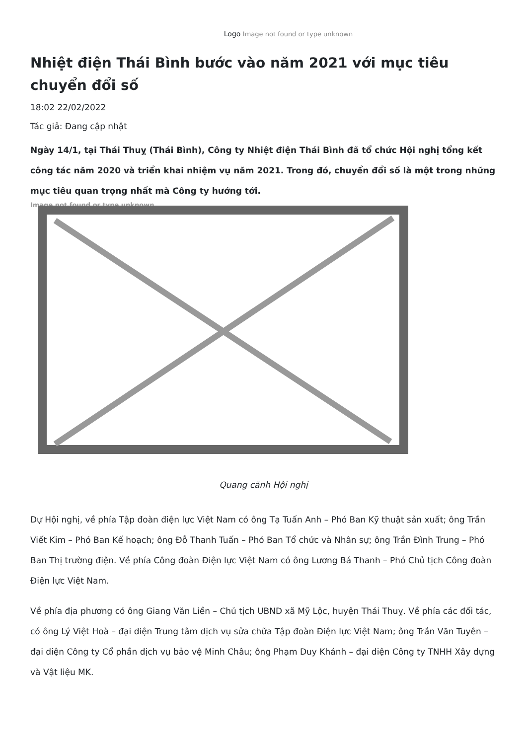Logo Image not found or type unknown
Nhiệt điện Thái Bình bước vào năm 2021 với mục tiêu chuyển đổi số
18:02 22/02/2022
Tác giả: Đang cập nhật
Ngày 14/1, tại Thái Thuỵ (Thái Bình), Công ty Nhiệt điện Thái Bình đã tổ chức Hội nghị tổng kết công tác năm 2020 và triển khai nhiệm vụ năm 2021. Trong đó, chuyển đổi số là một trong những mục tiêu quan trọng nhất mà Công ty hướng tới.
Image not found or type unknown
Quang cảnh Hội nghị
Dự Hội nghị, về phía Tập đoàn điện lực Việt Nam có ông Tạ Tuấn Anh – Phó Ban Kỹ thuật sản xuất; ông Trần Viết Kim – Phó Ban Kế hoạch; ông Đỗ Thanh Tuấn – Phó Ban Tổ chức và Nhân sự; ông Trần Đình Trung – Phó Ban Thị trường điện. Về phía Công đoàn Điện lực Việt Nam có ông Lương Bá Thanh – Phó Chủ tịch Công đoàn Điện lực Việt Nam.
Về phía địa phương có ông Giang Văn Liền – Chủ tịch UBND xã Mỹ Lộc, huyện Thái Thuỵ. Về phía các đối tác, có ông Lý Việt Hoà – đại diện Trung tâm dịch vụ sửa chữa Tập đoàn Điện lực Việt Nam; ông Trần Văn Tuyên – đại diện Công ty Cổ phần dịch vụ bảo vệ Minh Châu; ông Phạm Duy Khánh – đại diện Công ty TNHH Xây dựng và Vật liệu MK.